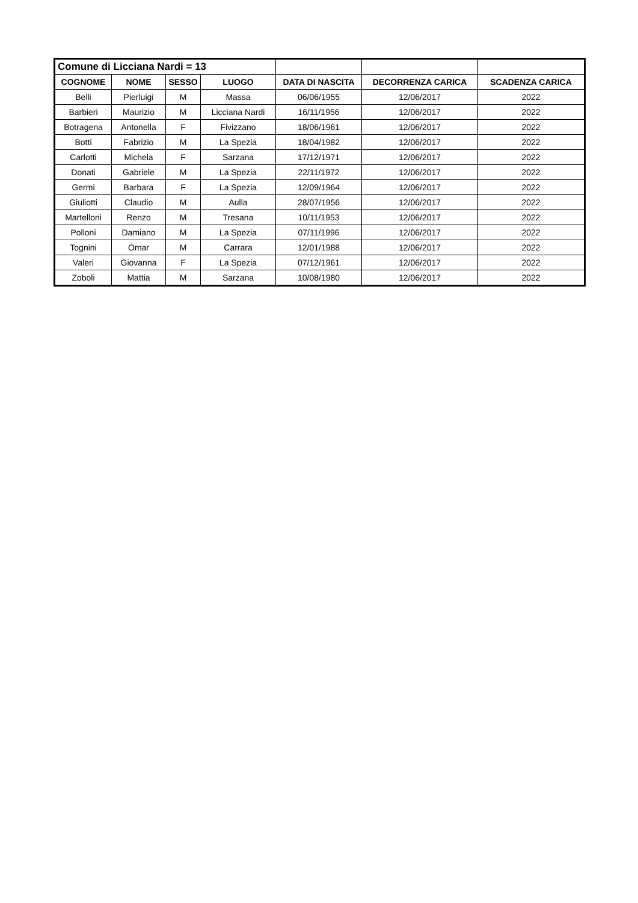| Comune di Licciana Nardi = 13 | | | | | | |
| COGNOME | NOME | SESSO | LUOGO | DATA DI NASCITA | DECORRENZA CARICA | SCADENZA CARICA |
| Belli | Pierluigi | M | Massa | 06/06/1955 | 12/06/2017 | 2022 |
| Barbieri | Maurizio | M | Licciana Nardi | 16/11/1956 | 12/06/2017 | 2022 |
| Botragena | Antonella | F | Fivizzano | 18/06/1961 | 12/06/2017 | 2022 |
| Botti | Fabrizio | M | La Spezia | 18/04/1982 | 12/06/2017 | 2022 |
| Carlotti | Michela | F | Sarzana | 17/12/1971 | 12/06/2017 | 2022 |
| Donati | Gabriele | M | La Spezia | 22/11/1972 | 12/06/2017 | 2022 |
| Germi | Barbara | F | La Spezia | 12/09/1964 | 12/06/2017 | 2022 |
| Giuliotti | Claudio | M | Aulla | 28/07/1956 | 12/06/2017 | 2022 |
| Martelloni | Renzo | M | Tresana | 10/11/1953 | 12/06/2017 | 2022 |
| Polloni | Damiano | M | La Spezia | 07/11/1996 | 12/06/2017 | 2022 |
| Tognini | Omar | M | Carrara | 12/01/1988 | 12/06/2017 | 2022 |
| Valeri | Giovanna | F | La Spezia | 07/12/1961 | 12/06/2017 | 2022 |
| Zoboli | Mattia | M | Sarzana | 10/08/1980 | 12/06/2017 | 2022 |